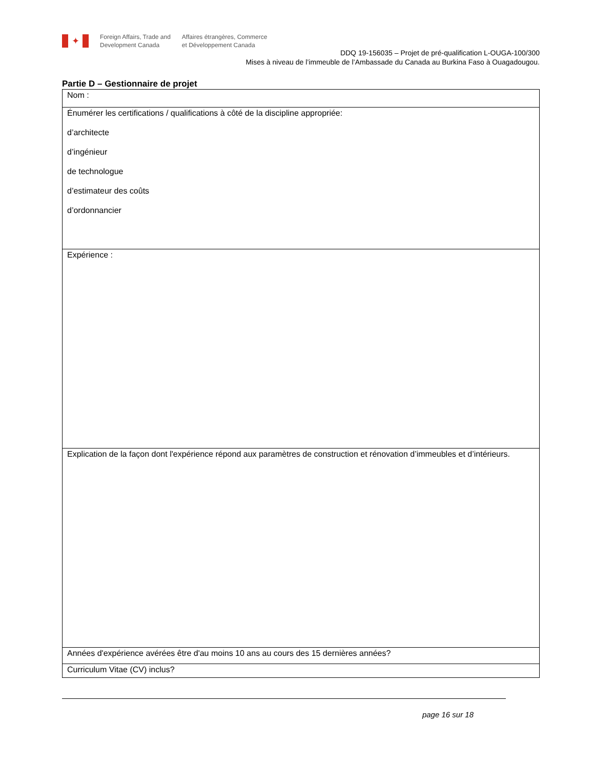✦
Foreign Affairs, Trade and
Development Canada
Affaires étrangères, Commerce
et Développement Canada
DDQ 19-156035 – Projet de pré-qualification L-OUGA-100/300
Mises à niveau de l’immeuble de l’Ambassade du Canada au Burkina Faso à Ouagadougou.
Partie D – Gestionnaire de projet
| Nom : |
| Énumérer les certifications / qualifications à côté de la discipline appropriée: d’architecte d’ingénieur de technologue d’estimateur des coûts d’ordonnancier |
| Expérience : |
| Explication de la façon dont l'expérience répond aux paramètres de construction et rénovation d’immeubles et d’intérieurs. |
| Années d'expérience avérées être d'au moins 10 ans au cours des 15 dernières années? |
| Curriculum Vitae (CV) inclus? |
page 16 sur 18